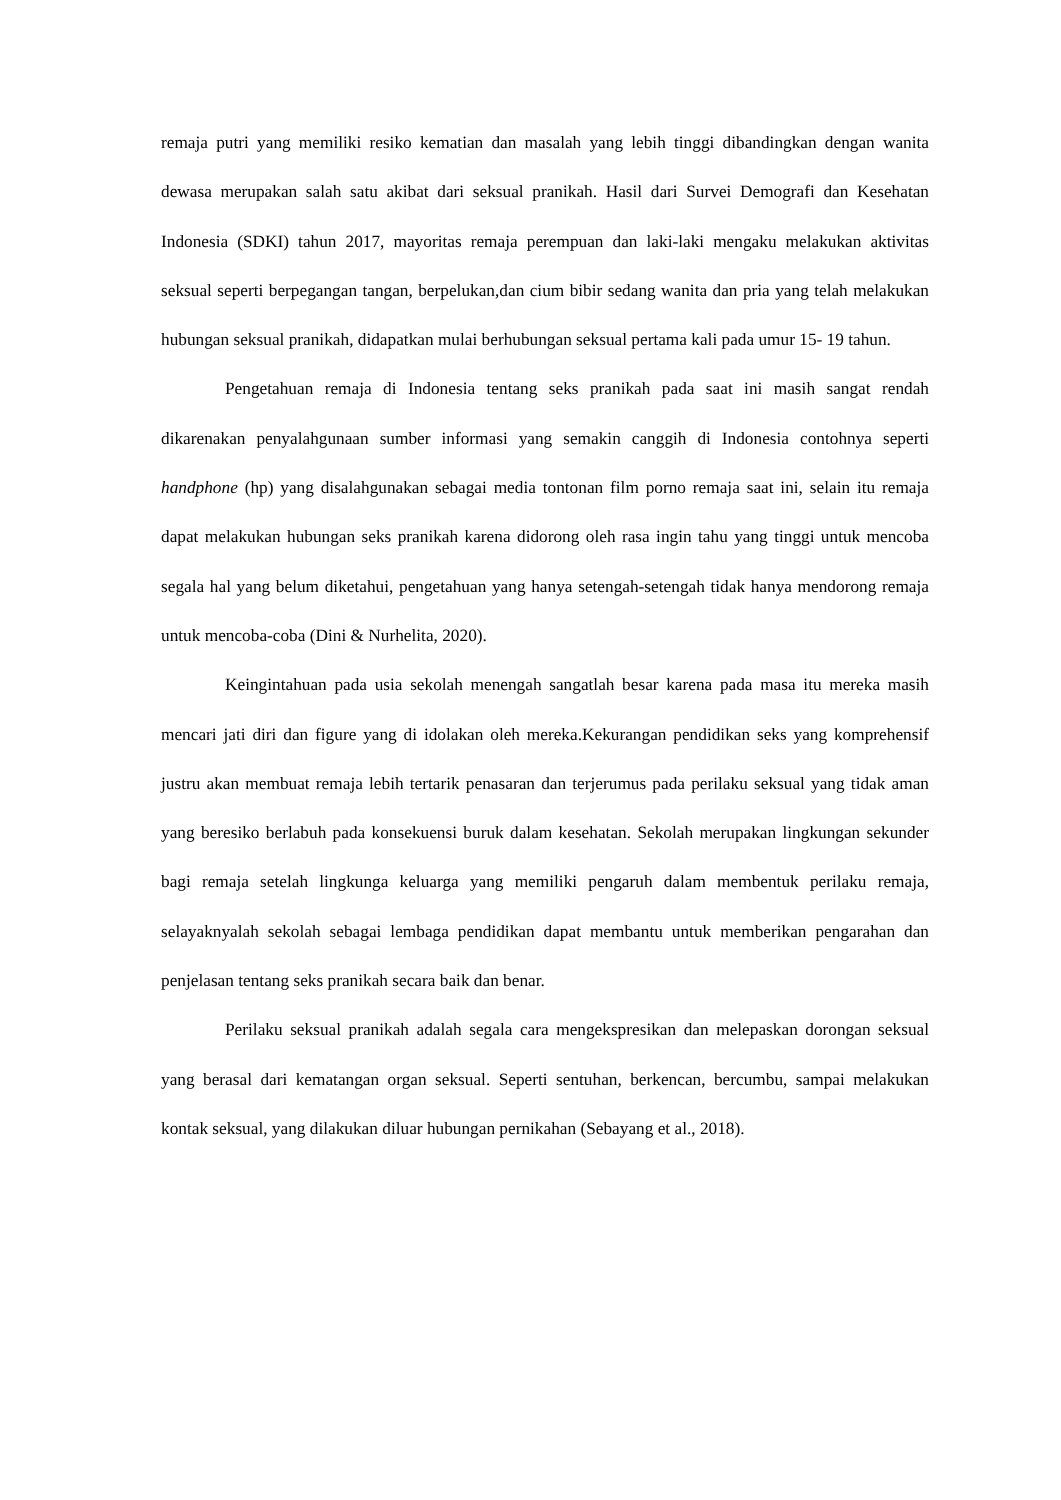remaja putri yang memiliki resiko kematian dan masalah yang lebih tinggi dibandingkan dengan wanita dewasa merupakan salah satu akibat dari seksual pranikah. Hasil dari Survei Demografi dan Kesehatan Indonesia (SDKI) tahun 2017, mayoritas remaja perempuan dan laki-laki mengaku melakukan aktivitas seksual seperti berpegangan tangan, berpelukan,dan cium bibir sedang wanita dan pria yang telah melakukan hubungan seksual pranikah, didapatkan mulai berhubungan seksual pertama kali pada umur 15- 19 tahun.
Pengetahuan remaja di Indonesia tentang seks pranikah pada saat ini masih sangat rendah dikarenakan penyalahgunaan sumber informasi yang semakin canggih di Indonesia contohnya seperti handphone (hp) yang disalahgunakan sebagai media tontonan film porno remaja saat ini, selain itu remaja dapat melakukan hubungan seks pranikah karena didorong oleh rasa ingin tahu yang tinggi untuk mencoba segala hal yang belum diketahui, pengetahuan yang hanya setengah-setengah tidak hanya mendorong remaja untuk mencoba-coba (Dini & Nurhelita, 2020).
Keingintahuan pada usia sekolah menengah sangatlah besar karena pada masa itu mereka masih mencari jati diri dan figure yang di idolakan oleh mereka.Kekurangan pendidikan seks yang komprehensif justru akan membuat remaja lebih tertarik penasaran dan terjerumus pada perilaku seksual yang tidak aman yang beresiko berlabuh pada konsekuensi buruk dalam kesehatan. Sekolah merupakan lingkungan sekunder bagi remaja setelah lingkunga keluarga yang memiliki pengaruh dalam membentuk perilaku remaja, selayaknyalah sekolah sebagai lembaga pendidikan dapat membantu untuk memberikan pengarahan dan penjelasan tentang seks pranikah secara baik dan benar.
Perilaku seksual pranikah adalah segala cara mengekspresikan dan melepaskan dorongan seksual yang berasal dari kematangan organ seksual. Seperti sentuhan, berkencan, bercumbu, sampai melakukan kontak seksual, yang dilakukan diluar hubungan pernikahan (Sebayang et al., 2018).